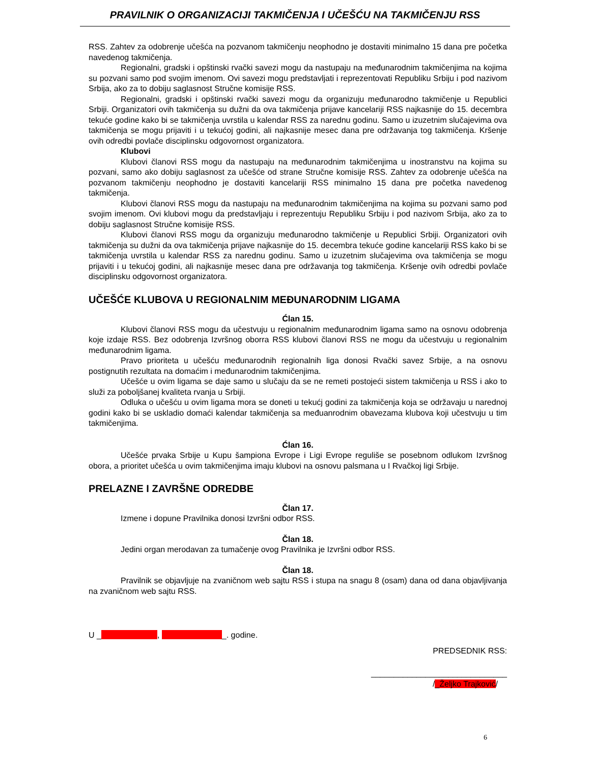PRAVILNIK O ORGANIZACIJI TAKMIČENJA I UČEŠĆU NA TAKMIČENJU RSS
RSS. Zahtev za odobrenje učešća na pozvanom takmičenju neophodno je dostaviti minimalno 15 dana pre početka navedenog takmičenja.
Regionalni, gradski i opštinski rvački savezi mogu da nastupaju na međunarodnim takmičenjima na kojima su pozvani samo pod svojim imenom. Ovi savezi mogu predstavljati i reprezentovati Republiku Srbiju i pod nazivom Srbija, ako za to dobiju saglasnost Stručne komisije RSS.
Regionalni, gradski i opštinski rvački savezi mogu da organizuju međunarodno takmičenje u Republici Srbiji. Organizatori ovih takmičenja su dužni da ova takmičenja prijave kancelariji RSS najkasnije do 15. decembra tekuće godine kako bi se takmičenja uvrstila u kalendar RSS za narednu godinu. Samo u izuzetnim slučajevima ova takmičenja se mogu prijaviti i u tekućoj godini, ali najkasnije mesec dana pre održavanja tog takmičenja. Kršenje ovih odredbi povlače disciplinsku odgovornost organizatora.
Klubovi
Klubovi članovi RSS mogu da nastupaju na međunarodnim takmičenjima u inostranstvu na kojima su pozvani, samo ako dobiju saglasnost za učešće od strane Stručne komisije RSS. Zahtev za odobrenje učešća na pozvanom takmičenju neophodno je dostaviti kancelariji RSS minimalno 15 dana pre početka navedenog takmičenja.
Klubovi članovi RSS mogu da nastupaju na međunarodnim takmičenjima na kojima su pozvani samo pod svojim imenom. Ovi klubovi mogu da predstavljaju i reprezentuju Republiku Srbiju i pod nazivom Srbija, ako za to dobiju saglasnost Stručne komisije RSS.
Klubovi članovi RSS mogu da organizuju međunarodno takmičenje u Republici Srbiji. Organizatori ovih takmičenja su dužni da ova takmičenja prijave najkasnije do 15. decembra tekuće godine kancelariji RSS kako bi se takmičenja uvrstila u kalendar RSS za narednu godinu. Samo u izuzetnim slučajevima ova takmičenja se mogu prijaviti i u tekućoj godini, ali najkasnije mesec dana pre održavanja tog takmičenja. Kršenje ovih odredbi povlače disciplinsku odgovornost organizatora.
UČEŠĆE KLUBOVA U REGIONALNIM MEĐUNARODNIM LIGAMA
Ćlan 15.
Klubovi članovi RSS mogu da učestvuju u regionalnim međunarodnim ligama samo na osnovu odobrenja koje izdaje RSS. Bez odobrenja Izvršnog oborra RSS klubovi članovi RSS ne mogu da učestvuju u regionalnim međunarodnim ligama.
Pravo prioriteta u učešću međunarodnih regionalnih liga donosi Rvački savez Srbije, a na osnovu postignutih rezultata na domaćim i međunarodnim takmičenjima.
Učešće u ovim ligama se daje samo u slučaju da se ne remeti postojeći sistem takmičenja u RSS i ako to služi za poboljšanej kvaliteta rvanja u Srbiji.
Odluka o učešću u ovim ligama mora se doneti u tekućj godini za takmičenja koja se održavaju u narednoj godini kako bi se uskladio domaći kalendar takmičenja sa međuanrodnim obavezama klubova koji učestvuju u tim takmičenjima.
Ćlan 16.
Učešće prvaka Srbije u Kupu šampiona Evrope i Ligi Evrope reguliše se posebnom odlukom Izvršnog obora, a prioritet učešća u ovim takmičenjima imaju klubovi na osnovu palsmana u I Rvačkoj ligi Srbije.
PRELAZNE I ZAVRŠNE ODREDBE
Član 17.
Izmene i dopune Pravilnika donosi Izvršni odbor RSS.
Član 18.
Jedini organ merodavan za tumačenje ovog Pravilnika je Izvršni odbor RSS.
Član 18.
Pravilnik se objavljuje na zvaničnom web sajtu RSS i stupa na snagu 8 (osam) dana od dana objavljivanja na zvaničnom web sajtu RSS.
U _ , _. godine.
PREDSEDNIK RSS:
______________________________
/_Željko Trajković/
6